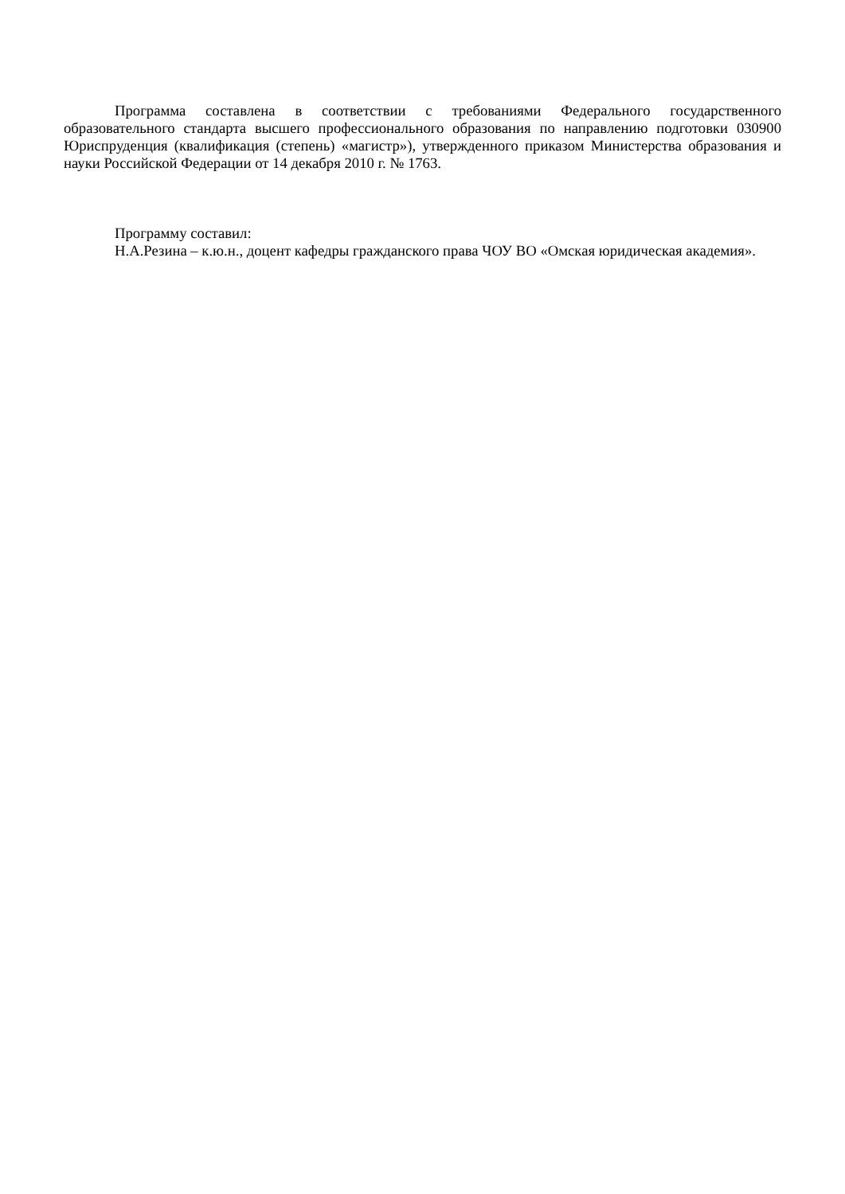Программа составлена в соответствии с требованиями Федерального государственного образовательного стандарта высшего профессионального образования по направлению подготовки 030900 Юриспруденция (квалификация (степень) «магистр»), утвержденного приказом Министерства образования и науки Российской Федерации от 14 декабря 2010 г. № 1763.
Программу составил:
Н.А.Резина – к.ю.н., доцент кафедры гражданского права ЧОУ ВО «Омская юридическая академия».